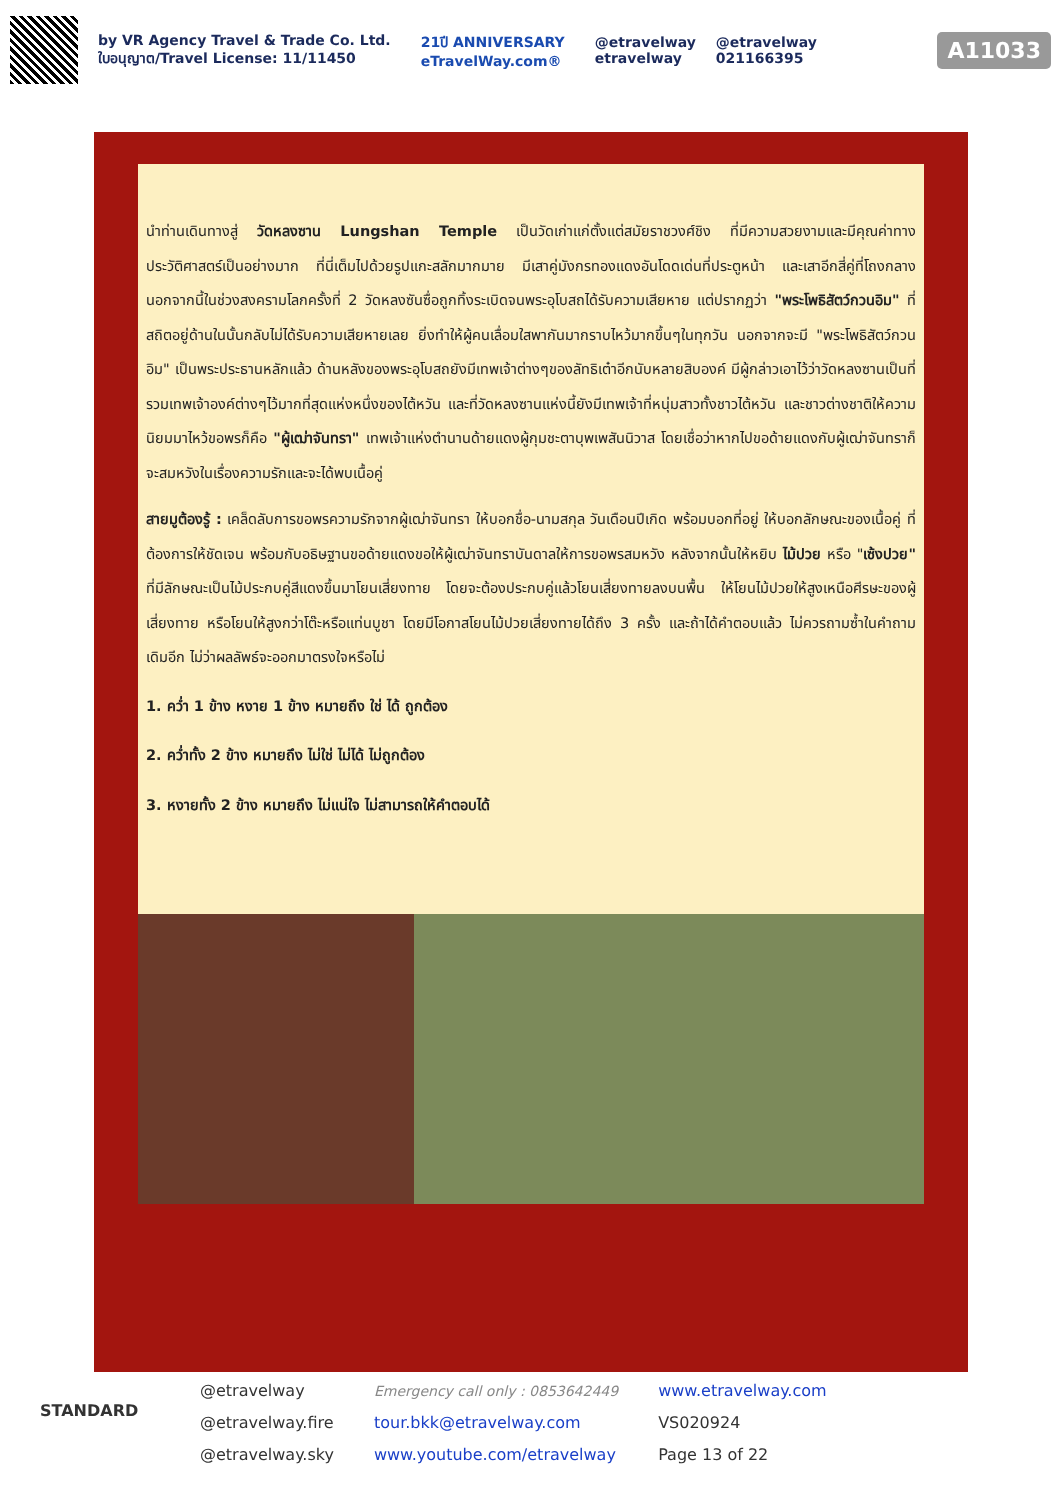by VR Agency Travel & Trade Co. Ltd.
ใบอนุญาต/Travel License: 11/11450
21ปี ANNIVERSARY
eTravelWay.com®
@etravelway
etravelway
@etravelway
021166395
A11033
นำท่านเดินทางสู่ วัดหลงซาน Lungshan Temple เป็นวัดเก่าแก่ตั้งแต่สมัยราชวงศ์ชิง ที่มีความสวยงามและมีคุณค่าทางประวัติศาสตร์เป็นอย่างมาก ที่นี่เต็มไปด้วยรูปแกะสลักมากมาย มีเสาคู่มังกรทองแดงอันโดดเด่นที่ประตูหน้า และเสาอีกสี่คู่ที่โถงกลาง นอกจากนี้ในช่วงสงครามโลกครั้งที่ 2 วัดหลงซันซื่อถูกทิ้งระเบิดจนพระอุโบสถได้รับความเสียหาย แต่ปรากฏว่า "พระโพธิสัตว์กวนอิม" ที่สถิตอยู่ด้านในนั้นกลับไม่ได้รับความเสียหายเลย ยิ่งทำให้ผู้คนเลื่อมใสพากันมากราบไหว้มากขึ้นๆในทุกวัน นอกจากจะมี "พระโพธิสัตว์กวนอิม" เป็นพระประธานหลักแล้ว ด้านหลังของพระอุโบสถยังมีเทพเจ้าต่างๆของลัทธิเต๋าอีกนับหลายสิบองค์ มีผู้กล่าวเอาไว้ว่าวัดหลงซานเป็นที่รวมเทพเจ้าองค์ต่างๆไว้มากที่สุดแห่งหนึ่งของไต้หวัน และที่วัดหลงซานแห่งนี้ยังมีเทพเจ้าที่หนุ่มสาวทั้งชาวไต้หวัน และชาวต่างชาติให้ความนิยมมาไหว้ขอพรก็คือ "ผู้เฒ่าจันทรา" เทพเจ้าแห่งตำนานด้ายแดงผู้กุมชะตาบุพเพสันนิวาส โดยเชื่อว่าหากไปขอด้ายแดงกับผู้เฒ่าจันทราก็จะสมหวังในเรื่องความรักและจะได้พบเนื้อคู่
สายมูต้องรู้ : เคล็ดลับการขอพรความรักจากผู้เฒ่าจันทรา ให้บอกชื่อ-นามสกุล วันเดือนปีเกิด พร้อมบอกที่อยู่ ให้บอกลักษณะของเนื้อคู่ ที่ต้องการให้ชัดเจน พร้อมกับอธิษฐานขอด้ายแดงขอให้ผู้เฒ่าจันทราบันดาลให้การขอพรสมหวัง หลังจากนั้นให้หยิบ ไม้ปวย หรือ "เซ้งปวย" ที่มีลักษณะเป็นไม้ประกบคู่สีแดงขึ้นมาโยนเสี่ยงทาย โดยจะต้องประกบคู่แล้วโยนเสี่ยงทายลงบนพื้น ให้โยนไม้ปวยให้สูงเหนือศีรษะของผู้เสี่ยงทาย หรือโยนให้สูงกว่าโต๊ะหรือแท่นบูชา โดยมีโอกาสโยนไม้ปวยเสี่ยงทายได้ถึง 3 ครั้ง และถ้าได้คำตอบแล้ว ไม่ควรถามซ้ำในคำถามเดิมอีก ไม่ว่าผลลัพธ์จะออกมาตรงใจหรือไม่
1. คว่ำ 1 ข้าง หงาย 1 ข้าง หมายถึง ใช่ ได้ ถูกต้อง
2. คว่ำทั้ง 2 ข้าง หมายถึง ไม่ใช่ ไม่ได้ ไม่ถูกต้อง
3. หงายทั้ง 2 ข้าง หมายถึง ไม่แน่ใจ ไม่สามารถให้คำตอบได้
STANDARD
@etravelway
@etravelway.fire
@etravelway.sky
Emergency call only : 0853642449
tour.bkk@etravelway.com
www.youtube.com/etravelway
www.etravelway.com
VS020924
Page 13 of 22